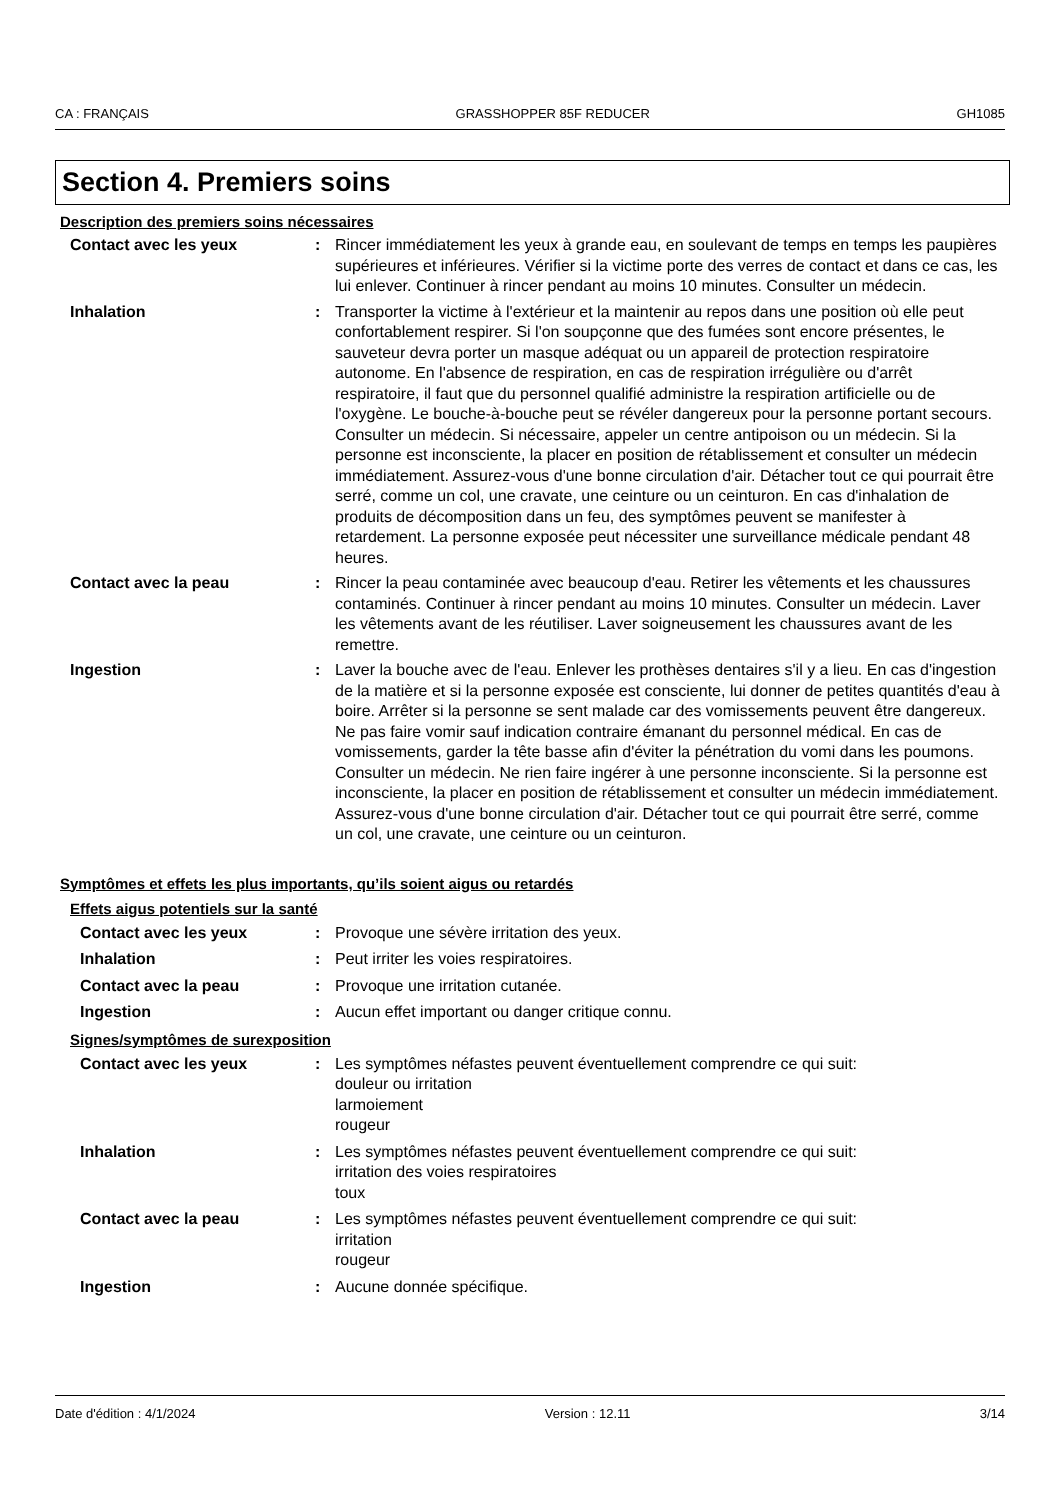CA : FRANÇAIS GRASSHOPPER 85F REDUCER GH1085
Section 4. Premiers soins
Description des premiers soins nécessaires
Contact avec les yeux : Rincer immédiatement les yeux à grande eau, en soulevant de temps en temps les paupières supérieures et inférieures. Vérifier si la victime porte des verres de contact et dans ce cas, les lui enlever. Continuer à rincer pendant au moins 10 minutes. Consulter un médecin.
Inhalation : Transporter la victime à l'extérieur et la maintenir au repos dans une position où elle peut confortablement respirer. Si l'on soupçonne que des fumées sont encore présentes, le sauveteur devra porter un masque adéquat ou un appareil de protection respiratoire autonome. En l'absence de respiration, en cas de respiration irrégulière ou d'arrêt respiratoire, il faut que du personnel qualifié administre la respiration artificielle ou de l'oxygène. Le bouche-à-bouche peut se révéler dangereux pour la personne portant secours. Consulter un médecin. Si nécessaire, appeler un centre antipoison ou un médecin. Si la personne est inconsciente, la placer en position de rétablissement et consulter un médecin immédiatement. Assurez-vous d'une bonne circulation d'air. Détacher tout ce qui pourrait être serré, comme un col, une cravate, une ceinture ou un ceinturon. En cas d'inhalation de produits de décomposition dans un feu, des symptômes peuvent se manifester à retardement. La personne exposée peut nécessiter une surveillance médicale pendant 48 heures.
Contact avec la peau : Rincer la peau contaminée avec beaucoup d'eau. Retirer les vêtements et les chaussures contaminés. Continuer à rincer pendant au moins 10 minutes. Consulter un médecin. Laver les vêtements avant de les réutiliser. Laver soigneusement les chaussures avant de les remettre.
Ingestion : Laver la bouche avec de l'eau. Enlever les prothèses dentaires s'il y a lieu. En cas d'ingestion de la matière et si la personne exposée est consciente, lui donner de petites quantités d'eau à boire. Arrêter si la personne se sent malade car des vomissements peuvent être dangereux. Ne pas faire vomir sauf indication contraire émanant du personnel médical. En cas de vomissements, garder la tête basse afin d'éviter la pénétration du vomi dans les poumons. Consulter un médecin. Ne rien faire ingérer à une personne inconsciente. Si la personne est inconsciente, la placer en position de rétablissement et consulter un médecin immédiatement. Assurez-vous d'une bonne circulation d'air. Détacher tout ce qui pourrait être serré, comme un col, une cravate, une ceinture ou un ceinturon.
Symptômes et effets les plus importants, qu’ils soient aigus ou retardés
Effets aigus potentiels sur la santé
Contact avec les yeux : Provoque une sévère irritation des yeux.
Inhalation : Peut irriter les voies respiratoires.
Contact avec la peau : Provoque une irritation cutanée.
Ingestion : Aucun effet important ou danger critique connu.
Signes/symptômes de surexposition
Contact avec les yeux : Les symptômes néfastes peuvent éventuellement comprendre ce qui suit:
douleur ou irritation
larmoiement
rougeur
Inhalation : Les symptômes néfastes peuvent éventuellement comprendre ce qui suit:
irritation des voies respiratoires
toux
Contact avec la peau : Les symptômes néfastes peuvent éventuellement comprendre ce qui suit:
irritation
rougeur
Ingestion : Aucune donnée spécifique.
Date d'édition : 4/1/2024 Version : 12.11 3/14